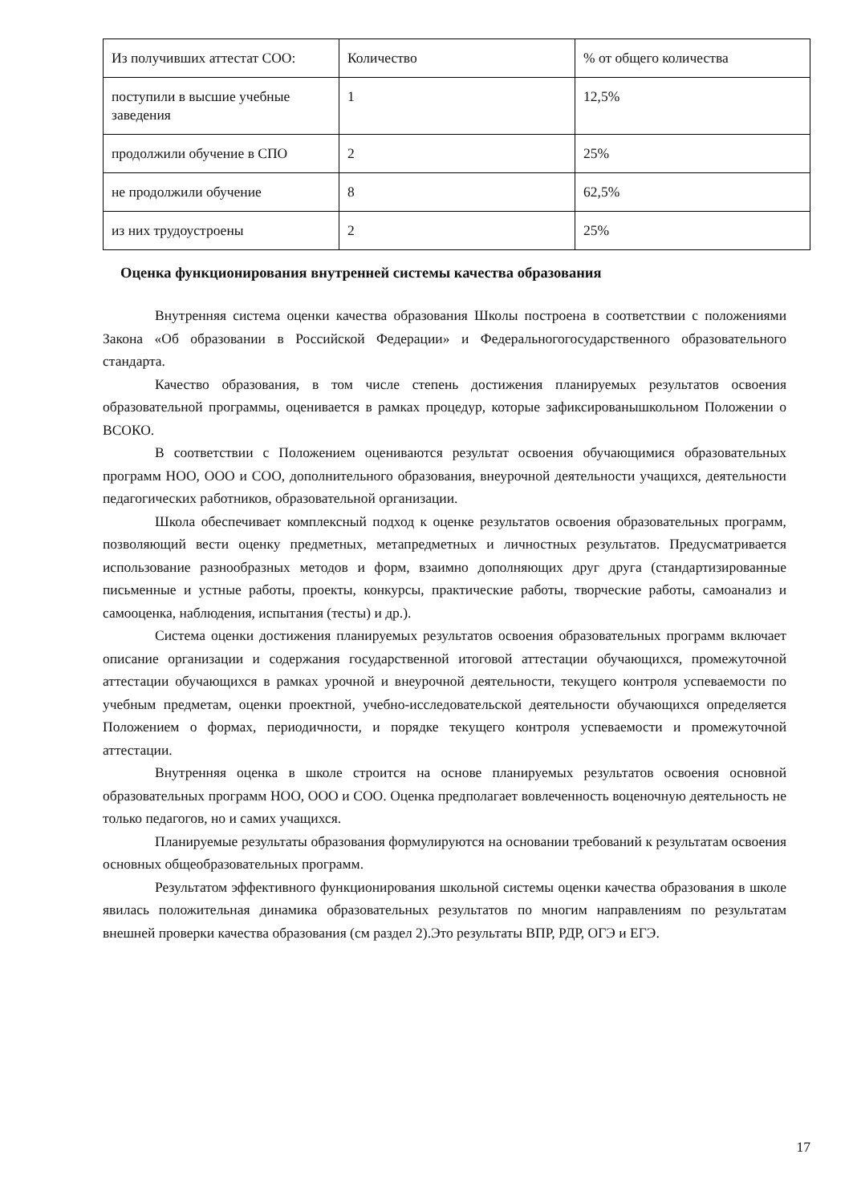| Из получивших аттестат СОО: | Количество | % от общего количества |
| поступили в высшие учебные заведения | 1 | 12,5% |
| продолжили обучение в СПО | 2 | 25% |
| не продолжили обучение | 8 | 62,5% |
| из них трудоустроены | 2 | 25% |
Оценка функционирования внутренней системы качества образования
Внутренняя система оценки качества образования Школы построена в соответствии с положениями Закона «Об образовании в Российской Федерации» и Федеральногогосударственного образовательного стандарта.
Качество образования, в том числе степень достижения планируемых результатов освоения образовательной программы, оценивается в рамках процедур, которые зафиксированышкольном Положении о ВСОКО.
В соответствии с Положением оцениваются результат освоения обучающимися образовательных программ НОО, ООО и СОО, дополнительного образования, внеурочной деятельности учащихся, деятельности педагогических работников, образовательной организации.
Школа обеспечивает комплексный подход к оценке результатов освоения образовательных программ, позволяющий вести оценку предметных, метапредметных и личностных результатов. Предусматривается использование разнообразных методов и форм, взаимно дополняющих друг друга (стандартизированные письменные и устные работы, проекты, конкурсы, практические работы, творческие работы, самоанализ и самооценка, наблюдения, испытания (тесты) и др.).
Система оценки достижения планируемых результатов освоения образовательных программ включает описание организации и содержания государственной итоговой аттестации обучающихся, промежуточной аттестации обучающихся в рамках урочной и внеурочной деятельности, текущего контроля успеваемости по учебным предметам, оценки проектной, учебно-исследовательской деятельности обучающихся определяется Положением о формах, периодичности, и порядке текущего контроля успеваемости и промежуточной аттестации.
Внутренняя оценка в школе строится на основе планируемых результатов освоения основной образовательных программ НОО, ООО и СОО. Оценка предполагает вовлеченность воценочную деятельность не только педагогов, но и самих учащихся.
Планируемые результаты образования формулируются на основании требований к результатам освоения основных общеобразовательных программ.
Результатом эффективного функционирования школьной системы оценки качества образования в школе явилась положительная динамика образовательных результатов по многим направлениям по результатам внешней проверки качества образования (см раздел 2).Это результаты ВПР, РДР, ОГЭ и ЕГЭ.
17